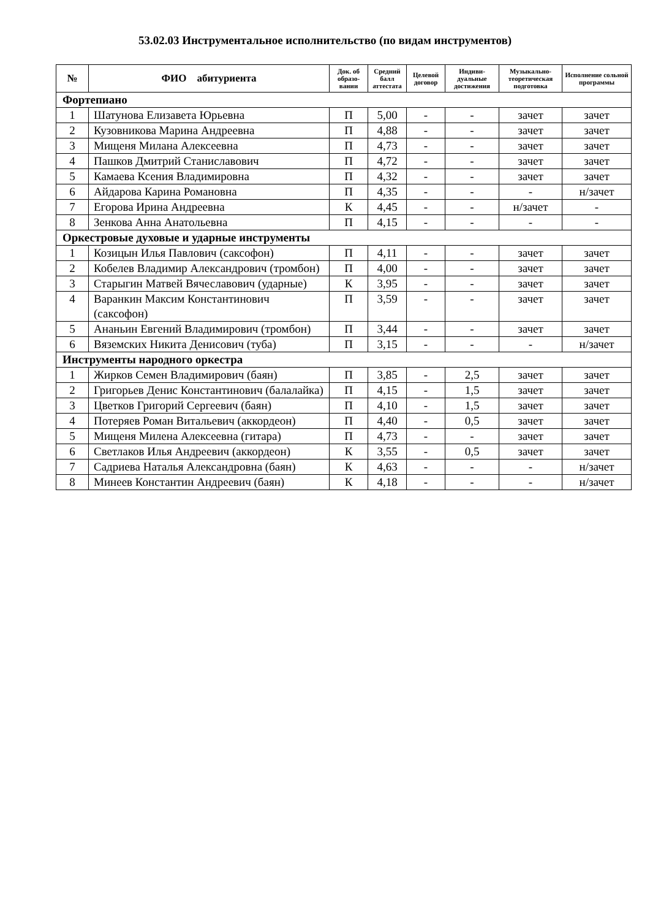53.02.03 Инструментальное исполнительство (по видам инструментов)
| № | ФИО абитуриента | Док. об образо-вании | Средний балл аттестата | Целевой договор | Индиви-дуальные достижения | Музыкально-теоретическая подготовка | Исполнение сольной программы |
| --- | --- | --- | --- | --- | --- | --- | --- |
| Фортепиано | | | | | | | |
| 1 | Шатунова Елизавета Юрьевна | П | 5,00 | - | - | зачет | зачет |
| 2 | Кузовникова Марина Андреевна | П | 4,88 | - | - | зачет | зачет |
| 3 | Мищеня Милана Алексеевна | П | 4,73 | - | - | зачет | зачет |
| 4 | Пашков Дмитрий Станиславович | П | 4,72 | - | - | зачет | зачет |
| 5 | Камаева Ксения Владимировна | П | 4,32 | - | - | зачет | зачет |
| 6 | Айдарова Карина Романовна | П | 4,35 | - | - | - | н/зачет |
| 7 | Егорова Ирина Андреевна | К | 4,45 | - | - | н/зачет | - |
| 8 | Зенкова Анна Анатольевна | П | 4,15 | - | - | - | - |
| Оркестровые духовые и ударные инструменты | | | | | | | |
| 1 | Козицын Илья Павлович (саксофон) | П | 4,11 | - | - | зачет | зачет |
| 2 | Кобелев Владимир Александрович (тромбон) | П | 4,00 | - | - | зачет | зачет |
| 3 | Старыгин Матвей Вячеславович (ударные) | К | 3,95 | - | - | зачет | зачет |
| 4 | Варанкин Максим Константинович (саксофон) | П | 3,59 | - | - | зачет | зачет |
| 5 | Ананьин Евгений Владимирович (тромбон) | П | 3,44 | - | - | зачет | зачет |
| 6 | Вяземских Никита Денисович (туба) | П | 3,15 | - | - | - | н/зачет |
| Инструменты народного оркестра | | | | | | | |
| 1 | Жирков Семен Владимирович (баян) | П | 3,85 | - | 2,5 | зачет | зачет |
| 2 | Григорьев Денис Константинович (балалайка) | П | 4,15 | - | 1,5 | зачет | зачет |
| 3 | Цветков Григорий Сергеевич (баян) | П | 4,10 | - | 1,5 | зачет | зачет |
| 4 | Потеряев Роман Витальевич (аккордеон) | П | 4,40 | - | 0,5 | зачет | зачет |
| 5 | Мищеня Милена Алексеевна (гитара) | П | 4,73 | - | - | зачет | зачет |
| 6 | Светлаков Илья Андреевич (аккордеон) | К | 3,55 | - | 0,5 | зачет | зачет |
| 7 | Садриева Наталья Александровна (баян) | К | 4,63 | - | - | - | н/зачет |
| 8 | Минеев Константин Андреевич (баян) | К | 4,18 | - | - | - | н/зачет |